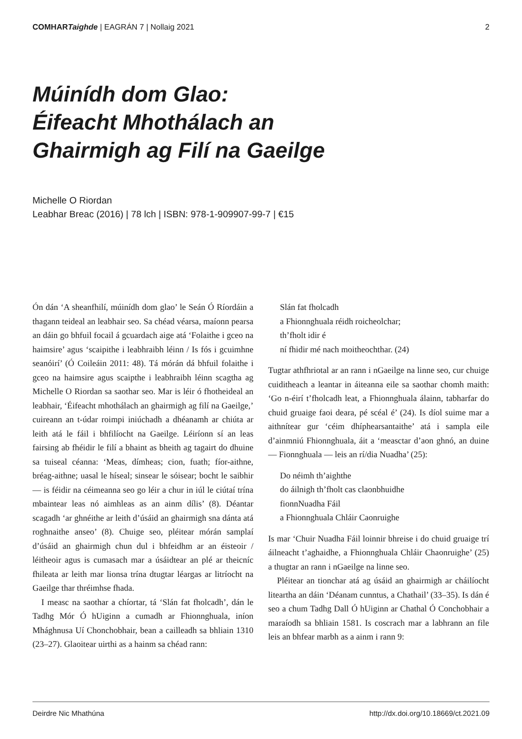COMHARTaighde | EAGRÁN 7 | Nollaig 2021 2
Múinídh dom Glao:
Éifeacht Mhothálach an
Ghairmigh ag Filí na Gaeilge
Michelle O Riordan
Leabhar Breac (2016) | 78 lch | ISBN: 978-1-909907-99-7 | €15
Ón dán ‘A sheanfhilí, múinídh dom glao’ le Seán Ó Ríordáin a thagann teideal an leabhair seo. Sa chéad véarsa, maíonn pearsa an dáin go bhfuil focail á gcuardach aige atá ‘Folaithe i gceo na haimsire’ agus ‘scaipithe i leabhraibh léinn / Is fós i gcuimhne seanóirí’ (Ó Coileáin 2011: 48). Tá mórán dá bhfuil folaithe i gceo na haimsire agus scaipthe i leabhraibh léinn scagtha ag Michelle O Riordan sa saothar seo. Mar is léir ó fhotheideal an leabhair, ‘Éifeacht mhothálach an ghairmigh ag filí na Gaeilge,’ cuireann an t-údar roimpi iniúchadh a dhéanamh ar chiúta ar leith atá le fáil i bhfilíocht na Gaeilge. Léiríonn sí an leas fairsing ab fhéidir le filí a bhaint as bheith ag tagairt do dhuine sa tuiseal céanna: ‘Meas, dímheas; cion, fuath; fíor-aithne, bréag-aithne; uasal le híseal; sinsear le sóisear; bocht le saibhir — is féidir na céimeanna seo go léir a chur in iúl le ciútaí trína mbaintear leas nó aimhleas as an ainm dílis’ (8). Déantar scagadh ‘ar ghnéithe ar leith d’úsáid an ghairmigh sna dánta atá roghnaithe anseo’ (8). Chuige seo, pléitear mórán samplaí d’úsáid an ghairmigh chun dul i bhfeidhm ar an éisteoir / léitheoir agus is cumasach mar a úsáidtear an plé ar theicníc fhileata ar leith mar lionsa trína dtugtar léargas ar litríocht na Gaeilge thar thréimhse fhada.
I measc na saothar a chíortar, tá ‘Slán fat fholcadh’, dán le Tadhg Mór Ó hUiginn a cumadh ar Fhionn­ghuala, iníon Mhághnusa Uí Chonchobhair, bean a cailleadh sa bhliain 1310 (23–27). Glaoitear uirthi as a hainm sa chéad rann:
Slán fat fholcadh
a Fhionnghuala réidh roicheolchar;
th’fholt idir é
ní fhidir mé nach moitheochthar. (24)
Tugtar athfhriotal ar an rann i nGaeilge na linne seo, cur chuige cuiditheach a leantar in áiteanna eile sa saothar chomh maith: ‘Go n-éirí t’fholcadh leat, a Fhionnghuala álainn, tabharfar do chuid gruaige faoi deara, pé scéal é’ (24). Is díol suime mar a aithnítear gur ‘céim dhíphearsantaithe’ atá i sampla eile d’ainmniú Fhionnghuala, áit a ‘measctar d’aon ghnó, an duine — Fionnghuala — leis an rí/dia Nuadha’ (25):
Do néimh th’aighthe
do áilnigh th’fholt cas claonbhuidhe
fionnNuadha Fáil
a Fhionnghuala Chláir Caonruighe
Is mar ‘Chuir Nuadha Fáil loinnir bhreise i do chuid gruaige trí áilneacht t’aghaidhe, a Fhionnghuala Chláir Chaonruighe’ (25) a thugtar an rann i nGaeilge na linne seo.
Pléitear an tionchar atá ag úsáid an ghairmigh ar cháilíocht liteartha an dáin ‘Déanam cunntus, a Chathail’ (33–35). Is dán é seo a chum Tadhg Dall Ó hUiginn ar Chathal Ó Conchobhair a maraíodh sa bhliain 1581. Is coscrach mar a labhrann an file leis an bhfear marbh as a ainm i rann 9:
Deirdre Nic Mhathúna http://dx.doi.org/10.18669/ct.2021.09